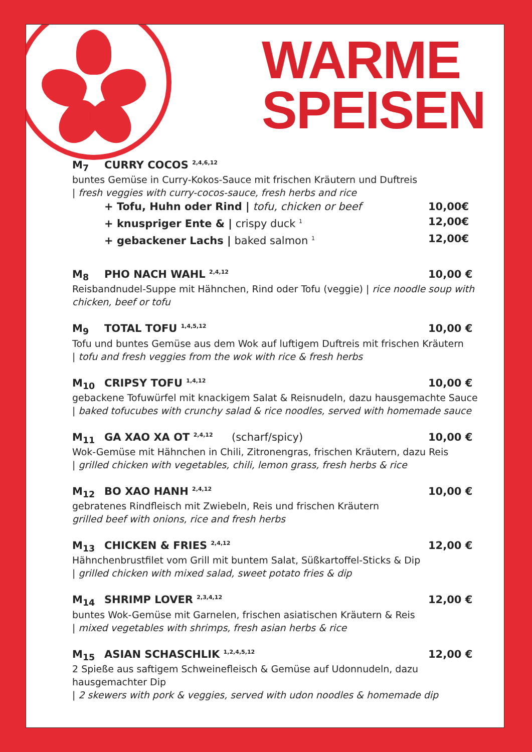WARME
SPEISEN
M<sub>7</sub> CURRY COCOS <sup>2,4,6,12</sup>
buntes Gemüse in Curry-Kokos-Sauce mit frischen Kräutern und Duftreis
| fresh veggies with curry-cocos-sauce, fresh herbs and rice
+ Tofu, Huhn oder Rind | tofu, chicken or beef 10,00€
+ knuspriger Ente & | crispy duck <sup>1</sup> 12,00€
+ gebackener Lachs | baked salmon <sup>1</sup> 12,00€
M<sub>8</sub> PHO NACH WAHL <sup>2,4,12</sup> 10,00 €
Reisbandnudel-Suppe mit Hähnchen, Rind oder Tofu (veggie) | rice noodle soup with chicken, beef or tofu
M<sub>9</sub> TOTAL TOFU <sup>1,4,5,12</sup> 10,00 €
Tofu und buntes Gemüse aus dem Wok auf luftigem Duftreis mit frischen Kräutern
| tofu and fresh veggies from the wok with rice & fresh herbs
M<sub>10</sub> CRIPSY TOFU <sup>1,4,12</sup> 10,00 €
gebackene Tofuwürfel mit knackigem Salat & Reisnudeln, dazu hausgemachte Sauce
| baked tofucubes with crunchy salad & rice noodles, served with homemade sauce
M<sub>11</sub> GA XAO XA OT <sup>2,4,12</sup> (scharf/spicy) 10,00 €
Wok-Gemüse mit Hähnchen in Chili, Zitronengras, frischen Kräutern, dazu Reis
| grilled chicken with vegetables, chili, lemon grass, fresh herbs & rice
M<sub>12</sub> BO XAO HANH <sup>2,4,12</sup> 10,00 €
gebratenes Rindfleisch mit Zwiebeln, Reis und frischen Kräutern
grilled beef with onions, rice and fresh herbs
M<sub>13</sub> CHICKEN & FRIES <sup>2,4,12</sup> 12,00 €
Hähnchenbrustfilet vom Grill mit buntem Salat, Süßkartoffel-Sticks & Dip
| grilled chicken with mixed salad, sweet potato fries & dip
M<sub>14</sub> SHRIMP LOVER <sup>2,3,4,12</sup> 12,00 €
buntes Wok-Gemüse mit Garnelen, frischen asiatischen Kräutern & Reis
| mixed vegetables with shrimps, fresh asian herbs & rice
M<sub>15</sub> ASIAN SCHASCHLIK <sup>1,2,4,5,12</sup> 12,00 €
2 Spieße aus saftigem Schweinefleisch & Gemüse auf Udonnudeln, dazu hausgemachter Dip
| 2 skewers with pork & veggies, served with udon noodles & homemade dip